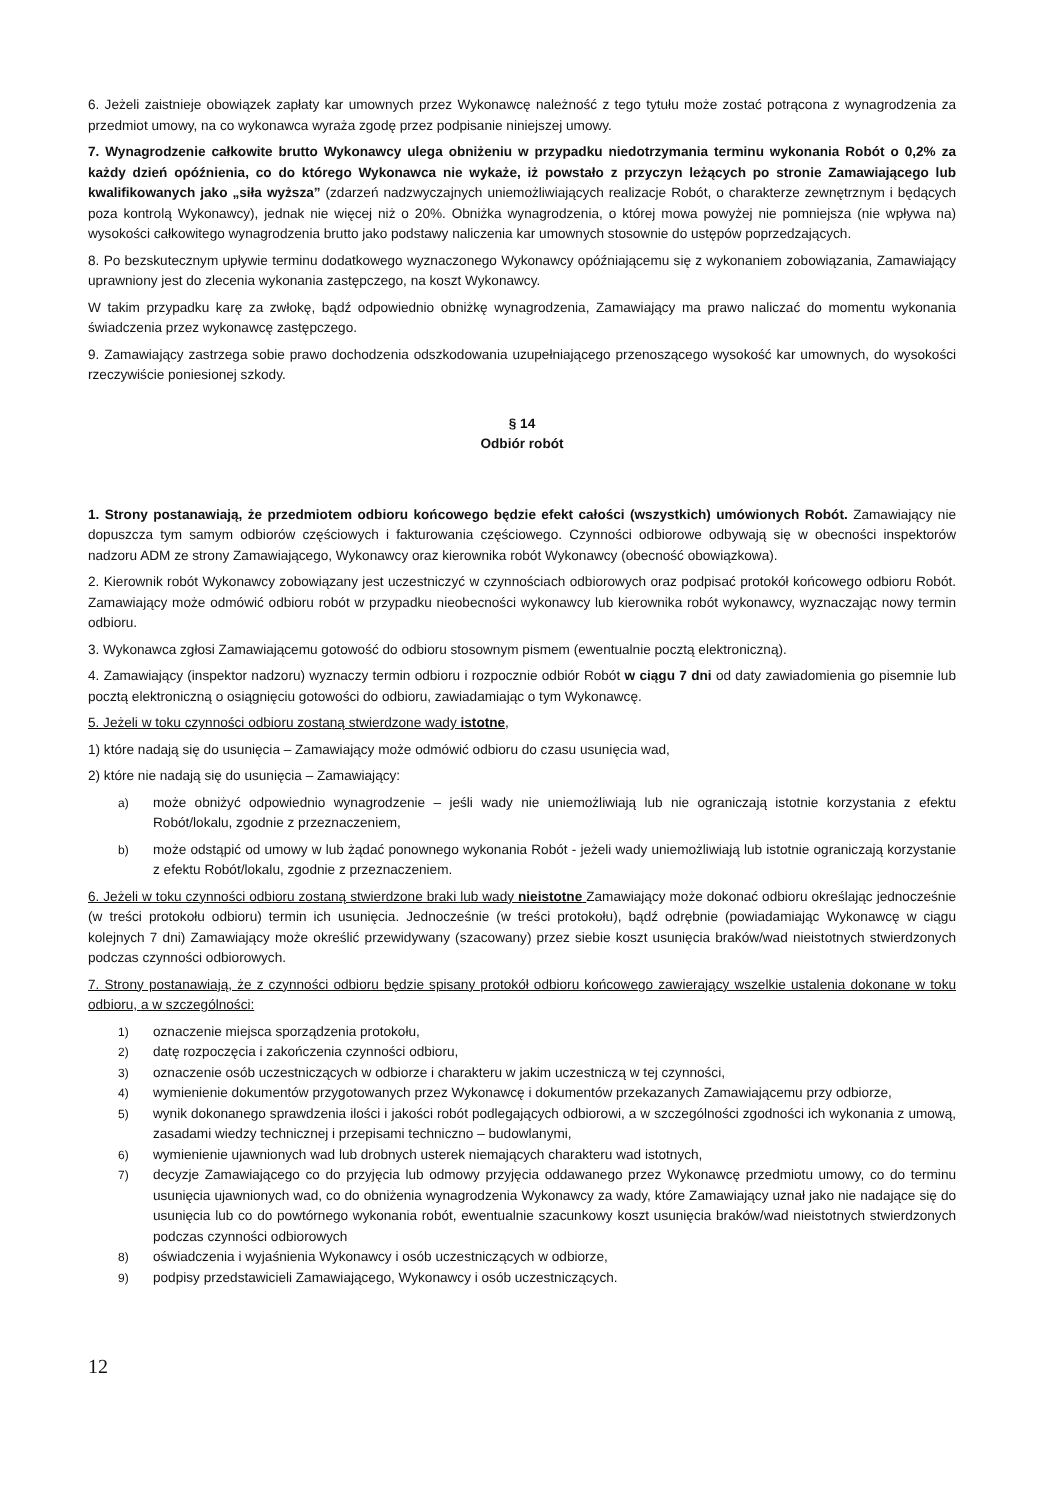6. Jeżeli zaistnieje obowiązek zapłaty kar umownych przez Wykonawcę należność z tego tytułu może zostać potrącona z wynagrodzenia za przedmiot umowy, na co wykonawca wyraża zgodę przez podpisanie niniejszej umowy.
7. Wynagrodzenie całkowite brutto Wykonawcy ulega obniżeniu w przypadku niedotrzymania terminu wykonania Robót o 0,2% za każdy dzień opóźnienia, co do którego Wykonawca nie wykaże, iż powstało z przyczyn leżących po stronie Zamawiającego lub kwalifikowanych jako „siła wyższa” (zdarzeń nadzwyczajnych uniemożliwiających realizacje Robót, o charakterze zewnętrznym i będących poza kontrolą Wykonawcy), jednak nie więcej niż o 20%. Obniżka wynagrodzenia, o której mowa powyżej nie pomniejsza (nie wpływa na) wysokości całkowitego wynagrodzenia brutto jako podstawy naliczenia kar umownych stosownie do ustępów poprzedzających.
8. Po bezskutecznym upływie terminu dodatkowego wyznaczonego Wykonawcy opóźniającemu się z wykonaniem zobowiązania, Zamawiający uprawniony jest do zlecenia wykonania zastępczego, na koszt Wykonawcy.
W takim przypadku karę za zwłokę, bądź odpowiednio obniżkę wynagrodzenia, Zamawiający ma prawo naliczać do momentu wykonania świadczenia przez wykonawcę zastępczego.
9. Zamawiający zastrzega sobie prawo dochodzenia odszkodowania uzupełniającego przenoszącego wysokość kar umownych, do wysokości rzeczywiście poniesionej szkody.
§ 14
Odbiór robót
1. Strony postanawiają, że przedmiotem odbioru końcowego będzie efekt całości (wszystkich) umówionych Robót. Zamawiający nie dopuszcza tym samym odbiorów częściowych i fakturowania częściowego. Czynności odbiorowe odbywają się w obecności inspektorów nadzoru ADM ze strony Zamawiającego, Wykonawcy oraz kierownika robót Wykonawcy (obecność obowiązkowa).
2. Kierownik robót Wykonawcy zobowiązany jest uczestniczyć w czynnościach odbiorowych oraz podpisać protokół końcowego odbioru Robót. Zamawiający może odmówić odbioru robót w przypadku nieobecności wykonawcy lub kierownika robót wykonawcy, wyznaczając nowy termin odbioru.
3. Wykonawca zgłosi Zamawiającemu gotowość do odbioru stosownym pismem (ewentualnie pocztą elektroniczną).
4. Zamawiający (inspektor nadzoru) wyznaczy termin odbioru i rozpocznie odbiór Robót w ciągu 7 dni od daty zawiadomienia go pisemnie lub pocztą elektroniczną o osiągnięciu gotowości do odbioru, zawiadamiając o tym Wykonawcę.
5. Jeżeli w toku czynności odbioru zostaną stwierdzone wady istotne,
1) które nadają się do usunięcia – Zamawiający może odmówić odbioru do czasu usunięcia wad,
2) które nie nadają się do usunięcia – Zamawiający:
a) może obniżyć odpowiednio wynagrodzenie – jeśli wady nie uniemożliwiają lub nie ograniczają istotnie korzystania z efektu Robót/lokalu, zgodnie z przeznaczeniem,
b) może odstąpić od umowy w lub żądać ponownego wykonania Robót - jeżeli wady uniemożliwiają lub istotnie ograniczają korzystanie z efektu Robót/lokalu, zgodnie z przeznaczeniem.
6. Jeżeli w toku czynności odbioru zostaną stwierdzone braki lub wady nieistotne Zamawiający może dokonać odbioru określając jednocześnie (w treści protokołu odbioru) termin ich usunięcia. Jednocześnie (w treści protokołu), bądź odrębnie (powiadamiając Wykonawcę w ciągu kolejnych 7 dni) Zamawiający może określić przewidywany (szacowany) przez siebie koszt usunięcia braków/wad nieistotnych stwierdzonych podczas czynności odbiorowych.
7. Strony postanawiają, że z czynności odbioru będzie spisany protokół odbioru końcowego zawierający wszelkie ustalenia dokonane w toku odbioru, a w szczególności:
1) oznaczenie miejsca sporządzenia protokołu,
2) datę rozpoczęcia i zakończenia czynności odbioru,
3) oznaczenie osób uczestniczących w odbiorze i charakteru w jakim uczestniczą w tej czynności,
4) wymienienie dokumentów przygotowanych przez Wykonawcę i dokumentów przekazanych Zamawiającemu przy odbiorze,
5) wynik dokonanego sprawdzenia ilości i jakości robót podlegających odbiorowi, a w szczególności zgodności ich wykonania z umową, zasadami wiedzy technicznej i przepisami techniczno – budowlanymi,
6) wymienienie ujawnionych wad lub drobnych usterek niemających charakteru wad istotnych,
7) decyzje Zamawiającego co do przyjęcia lub odmowy przyjęcia oddawanego przez Wykonawcę przedmiotu umowy, co do terminu usunięcia ujawnionych wad, co do obniżenia wynagrodzenia Wykonawcy za wady, które Zamawiający uznał jako nie nadające się do usunięcia lub co do powtórnego wykonania robót, ewentualnie szacunkowy koszt usunięcia braków/wad nieistotnych stwierdzonych podczas czynności odbiorowych
8) oświadczenia i wyjaśnienia Wykonawcy i osób uczestniczących w odbiorze,
9) podpisy przedstawicieli Zamawiającego, Wykonawcy i osób uczestniczących.
12